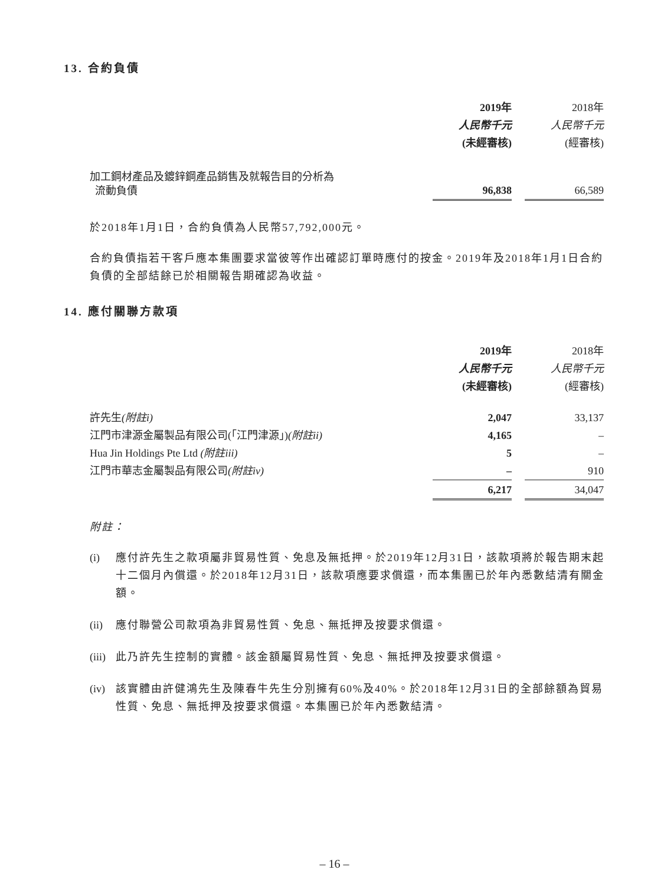13. 合約負債
| | 2019年 | | 2018年 |
| | 人民幣千元 | | 人民幣千元 |
| | (未經審核) | | (經審核) |
| 加工鋼材產品及鍍鋅鋼產品銷售及就報告目的分析為 流動負債 | 96,838 | | 66,589 |
於2018年1月1日，合約負債為人民幣57,792,000元。
合約負債指若干客戶應本集團要求當彼等作出確認訂單時應付的按金。2019年及2018年1月1日合約負債的全部結餘已於相關報告期確認為收益。
14. 應付關聯方款項
| | 2019年 | | 2018年 |
| | 人民幣千元 | | 人民幣千元 |
| | (未經審核) | | (經審核) |
| 許先生 (附註i) | 2,047 | | 33,137 |
| 江門市津源金屬製品有限公司(「江門津源」) (附註ii) | 4,165 | | – |
| Hua Jin Holdings Pte Ltd (附註iii) | 5 | | – |
| 江門市華志金屬製品有限公司 (附註iv) | – | | 910 |
| | 6,217 | | 34,047 |
附註：
(i) 應付許先生之款項屬非貿易性質、免息及無抵押。於2019年12月31日，該款項將於報告期末起十二個月內償還。於2018年12月31日，該款項應要求償還，而本集團已於年內悉數結清有關金額。
(ii) 應付聯營公司款項為非貿易性質、免息、無抵押及按要求償還。
(iii) 此乃許先生控制的實體。該金額屬貿易性質、免息、無抵押及按要求償還。
(iv) 該實體由許健鴻先生及陳春牛先生分別擁有60%及40%。於2018年12月31日的全部餘額為貿易性質、免息、無抵押及按要求償還。本集團已於年內悉數結清。
– 16 –